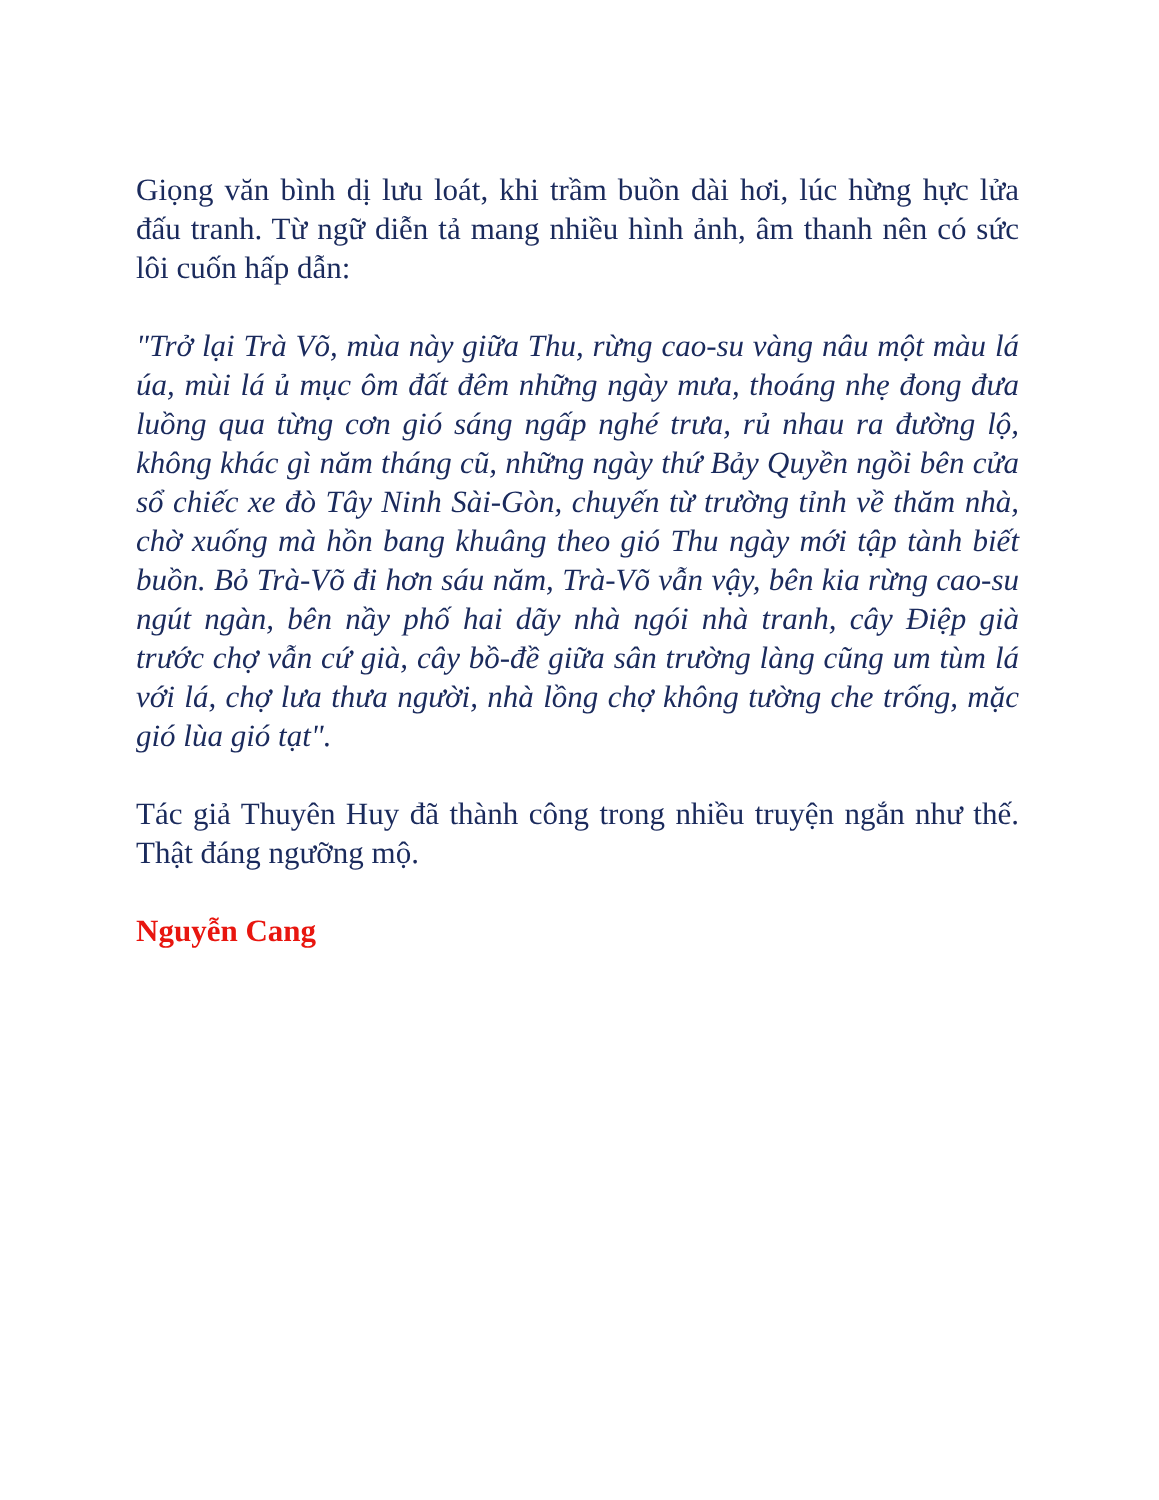Giọng văn bình dị lưu loát, khi trầm buồn dài hơi, lúc hừng hực lửa đấu tranh. Từ ngữ diễn tả mang nhiều hình ảnh, âm thanh nên có sức lôi cuốn hấp dẫn:
"Trở lại Trà Võ, mùa này giữa Thu, rừng cao-su vàng nâu một màu lá úa, mùi lá ủ mục ôm đất đêm những ngày mưa, thoáng nhẹ đong đưa luồng qua từng cơn gió sáng ngấp nghé trưa, rủ nhau ra đường lộ, không khác gì năm tháng cũ, những ngày thứ Bảy Quyền ngồi bên cửa sổ chiếc xe đò Tây Ninh Sài-Gòn, chuyến từ trường tỉnh về thăm nhà, chờ xuống mà hồn bang khuâng theo gió Thu ngày mới tập tành biết buồn. Bỏ Trà-Võ đi hơn sáu năm, Trà-Võ vẫn vậy, bên kia rừng cao-su ngút ngàn, bên nầy phố hai dãy nhà ngói nhà tranh, cây Điệp già trước chợ vẫn cứ già, cây bồ-đề giữa sân trường làng cũng um tùm lá với lá, chợ lưa thưa người, nhà lồng chợ không tường che trống, mặc gió lùa gió tạt".
Tác giả Thuyên Huy đã thành công trong nhiều truyện ngắn như thế. Thật đáng ngưỡng mộ.
Nguyễn Cang